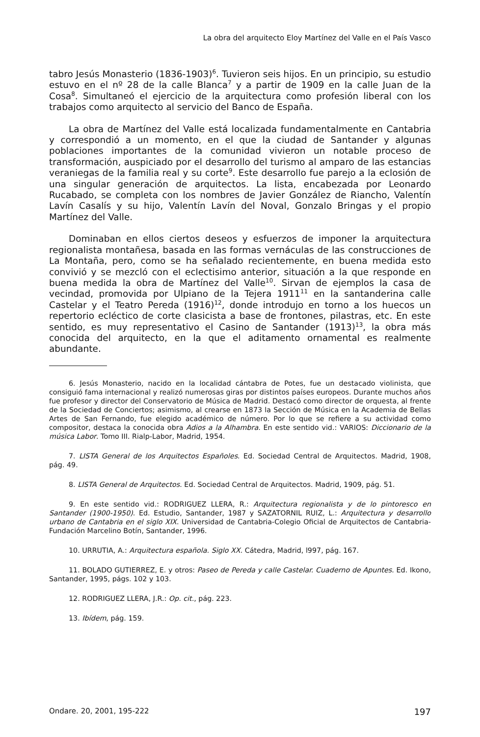La obra del arquitecto Eloy Martínez del Valle en el País Vasco
tabro Jesús Monasterio (1836-1903)<sup>6</sup>. Tuvieron seis hijos. En un principio, su estudio estuvo en el nº 28 de la calle Blanca<sup>7</sup> y a partir de 1909 en la calle Juan de la Cosa<sup>8</sup>. Simultaneó el ejercicio de la arquitectura como profesión liberal con los trabajos como arquitecto al servicio del Banco de España.
La obra de Martínez del Valle está localizada fundamentalmente en Cantabria y correspondió a un momento, en el que la ciudad de Santander y algunas poblaciones importantes de la comunidad vivieron un notable proceso de transformación, auspiciado por el desarrollo del turismo al amparo de las estancias veraniegas de la familia real y su corte<sup>9</sup>. Este desarrollo fue parejo a la eclosión de una singular generación de arquitectos. La lista, encabezada por Leonardo Rucabado, se completa con los nombres de Javier González de Riancho, Valentín Lavín Casalís y su hijo, Valentín Lavín del Noval, Gonzalo Bringas y el propio Martínez del Valle.
Dominaban en ellos ciertos deseos y esfuerzos de imponer la arquitectura regionalista montañesa, basada en las formas vernáculas de las construcciones de La Montaña, pero, como se ha señalado recientemente, en buena medida esto convivió y se mezcló con el eclectisimo anterior, situación a la que responde en buena medida la obra de Martínez del Valle<sup>10</sup>. Sirvan de ejemplos la casa de vecindad, promovida por Ulpiano de la Tejera 1911<sup>11</sup> en la santanderina calle Castelar y el Teatro Pereda (1916)<sup>12</sup>, donde introdujo en torno a los huecos un repertorio ecléctico de corte clasicista a base de frontones, pilastras, etc. En este sentido, es muy representativo el Casino de Santander (1913)<sup>13</sup>, la obra más conocida del arquitecto, en la que el aditamento ornamental es realmente abundante.
6. Jesús Monasterio, nacido en la localidad cántabra de Potes, fue un destacado violinista, que consiguió fama internacional y realizó numerosas giras por distintos países europeos. Durante muchos años fue profesor y director del Conservatorio de Música de Madrid. Destacó como director de orquesta, al frente de la Sociedad de Conciertos; asimismo, al crearse en 1873 la Sección de Música en la Academia de Bellas Artes de San Fernando, fue elegido académico de número. Por lo que se refiere a su actividad como compositor, destaca la conocida obra Adios a la Alhambra. En este sentido vid.: VARIOS: Diccionario de la música Labor. Tomo III. Rialp-Labor, Madrid, 1954.
7. LISTA General de los Arquitectos Españoles. Ed. Sociedad Central de Arquitectos. Madrid, 1908, pág. 49.
8. LISTA General de Arquitectos. Ed. Sociedad Central de Arquitectos. Madrid, 1909, pág. 51.
9. En este sentido vid.: RODRIGUEZ LLERA, R.: Arquitectura regionalista y de lo pintoresco en Santander (1900-1950). Ed. Estudio, Santander, 1987 y SAZATORNIL RUIZ, L.: Arquitectura y desarrollo urbano de Cantabria en el siglo XIX. Universidad de Cantabria-Colegio Oficial de Arquitectos de Cantabria-Fundación Marcelino Botín, Santander, 1996.
10. URRUTIA, A.: Arquitectura española. Siglo XX. Cátedra, Madrid, l997, pág. 167.
11. BOLADO GUTIERREZ, E. y otros: Paseo de Pereda y calle Castelar. Cuaderno de Apuntes. Ed. Ikono, Santander, 1995, págs. 102 y 103.
12. RODRIGUEZ LLERA, J.R.: Op. cit., pág. 223.
13. Ibídem, pág. 159.
Ondare. 20, 2001, 195-222 197